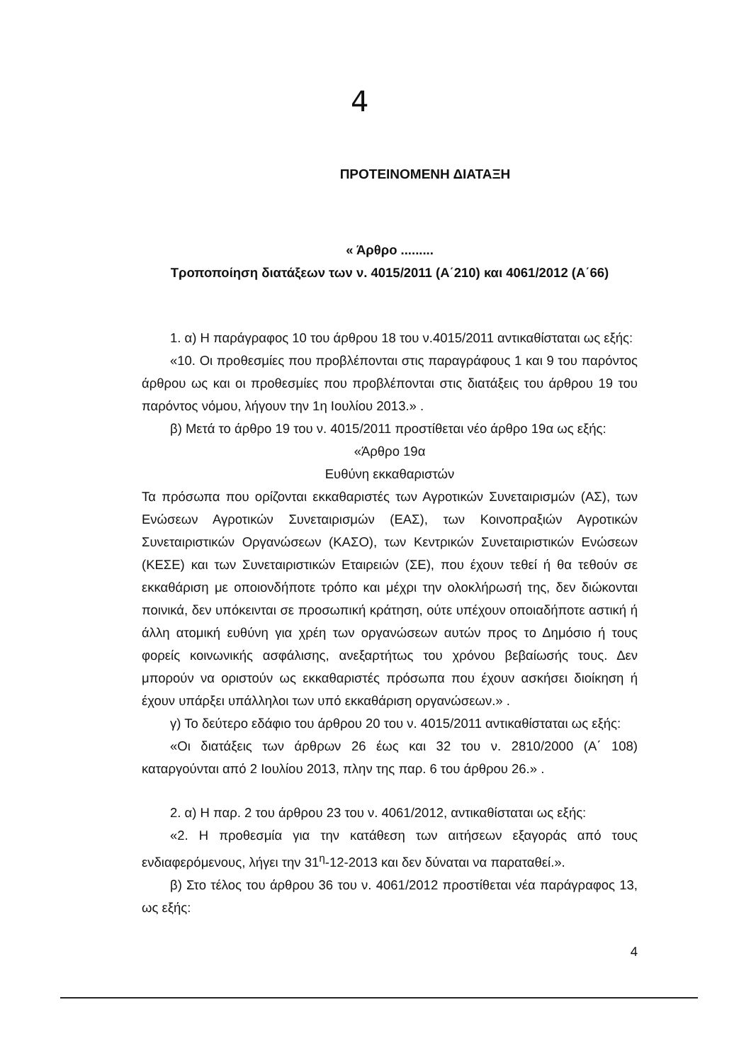4
ΠΡΟΤΕΙΝΟΜΕΝΗ ΔΙΑΤΑΞΗ
« Άρθρο .........
Τροποποίηση διατάξεων των ν. 4015/2011 (Α΄210) και 4061/2012 (Α΄66)
1. α) Η παράγραφος 10 του άρθρου 18 του ν.4015/2011 αντικαθίσταται ως εξής:
«10. Οι προθεσμίες που προβλέπονται στις παραγράφους 1 και 9 του παρόντος άρθρου ως και οι προθεσμίες που προβλέπονται στις διατάξεις του άρθρου 19 του παρόντος νόμου, λήγουν την 1η Ιουλίου 2013.» .
β) Μετά το άρθρο 19 του ν. 4015/2011 προστίθεται νέο άρθρο 19α ως εξής:
«Άρθρο 19α
Ευθύνη εκκαθαριστών
Τα πρόσωπα που ορίζονται εκκαθαριστές των Αγροτικών Συνεταιρισμών (ΑΣ), των Ενώσεων Αγροτικών Συνεταιρισμών (ΕΑΣ), των Κοινοπραξιών Αγροτικών Συνεταιριστικών Οργανώσεων (ΚΑΣΟ), των Κεντρικών Συνεταιριστικών Ενώσεων (ΚΕΣΕ) και των Συνεταιριστικών Εταιρειών (ΣΕ), που έχουν τεθεί ή θα τεθούν σε εκκαθάριση με οποιονδήποτε τρόπο και μέχρι την ολοκλήρωσή της, δεν διώκονται ποινικά, δεν υπόκεινται σε προσωπική κράτηση, ούτε υπέχουν οποιαδήποτε αστική ή άλλη ατομική ευθύνη για χρέη των οργανώσεων αυτών προς το Δημόσιο ή τους φορείς κοινωνικής ασφάλισης, ανεξαρτήτως του χρόνου βεβαίωσής τους. Δεν μπορούν να οριστούν ως εκκαθαριστές πρόσωπα που έχουν ασκήσει διοίκηση ή έχουν υπάρξει υπάλληλοι των υπό εκκαθάριση οργανώσεων.» .
γ) Το δεύτερο εδάφιο του άρθρου 20 του ν. 4015/2011 αντικαθίσταται ως εξής:
«Οι διατάξεις των άρθρων 26 έως και 32 του ν. 2810/2000 (Α΄ 108) καταργούνται από 2 Ιουλίου 2013, πλην της παρ. 6 του άρθρου 26.» .
2. α) Η παρ. 2 του άρθρου 23 του ν. 4061/2012, αντικαθίσταται ως εξής:
«2. Η προθεσμία για την κατάθεση των αιτήσεων εξαγοράς από τους ενδιαφερόμενους, λήγει την 31<sup>η</sup>-12-2013 και δεν δύναται να παραταθεί.».
β) Στο τέλος του άρθρου 36 του ν. 4061/2012 προστίθεται νέα παράγραφος 13, ως εξής:
4